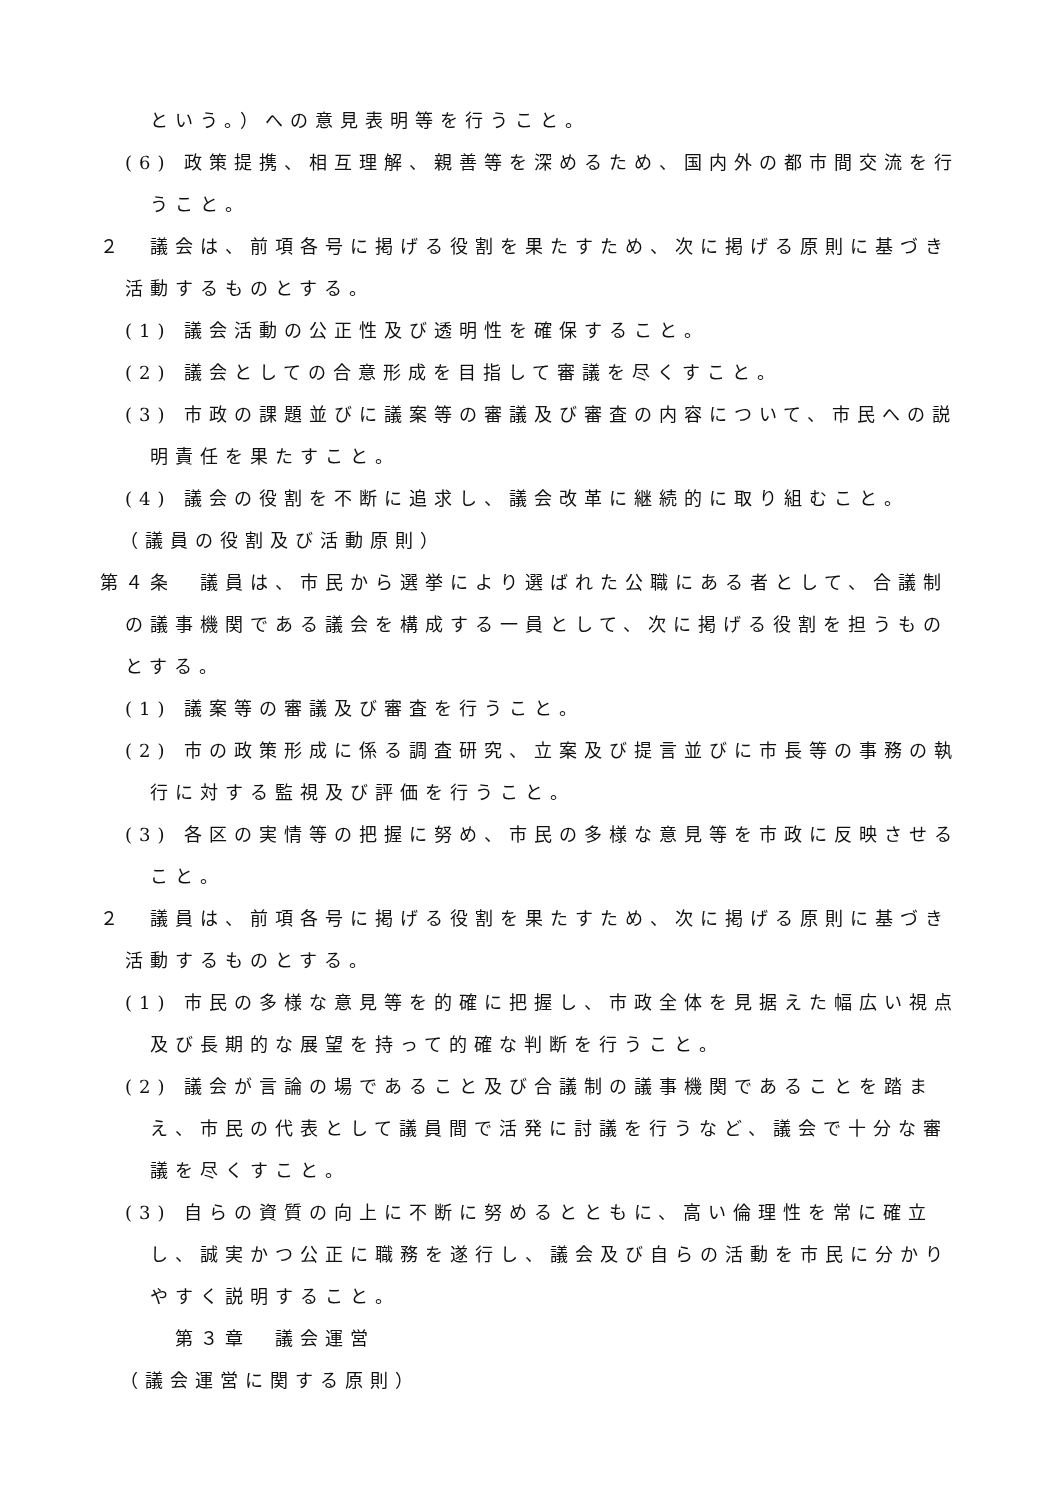という。）への意見表明等を行うこと。
(6) 政策提携、相互理解、親善等を深めるため、国内外の都市間交流を行うこと。
２　議会は、前項各号に掲げる役割を果たすため、次に掲げる原則に基づき活動するものとする。
(1) 議会活動の公正性及び透明性を確保すること。
(2) 議会としての合意形成を目指して審議を尽くすこと。
(3) 市政の課題並びに議案等の審議及び審査の内容について、市民への説明責任を果たすこと。
(4) 議会の役割を不断に追求し、議会改革に継続的に取り組むこと。
（議員の役割及び活動原則）
第４条　議員は、市民から選挙により選ばれた公職にある者として、合議制の議事機関である議会を構成する一員として、次に掲げる役割を担うものとする。
(1) 議案等の審議及び審査を行うこと。
(2) 市の政策形成に係る調査研究、立案及び提言並びに市長等の事務の執行に対する監視及び評価を行うこと。
(3) 各区の実情等の把握に努め、市民の多様な意見等を市政に反映させること。
２　議員は、前項各号に掲げる役割を果たすため、次に掲げる原則に基づき活動するものとする。
(1) 市民の多様な意見等を的確に把握し、市政全体を見据えた幅広い視点及び長期的な展望を持って的確な判断を行うこと。
(2) 議会が言論の場であること及び合議制の議事機関であることを踏まえ、市民の代表として議員間で活発に討議を行うなど、議会で十分な審議を尽くすこと。
(3) 自らの資質の向上に不断に努めるとともに、高い倫理性を常に確立し、誠実かつ公正に職務を遂行し、議会及び自らの活動を市民に分かりやすく説明すること。
第３章　議会運営
（議会運営に関する原則）